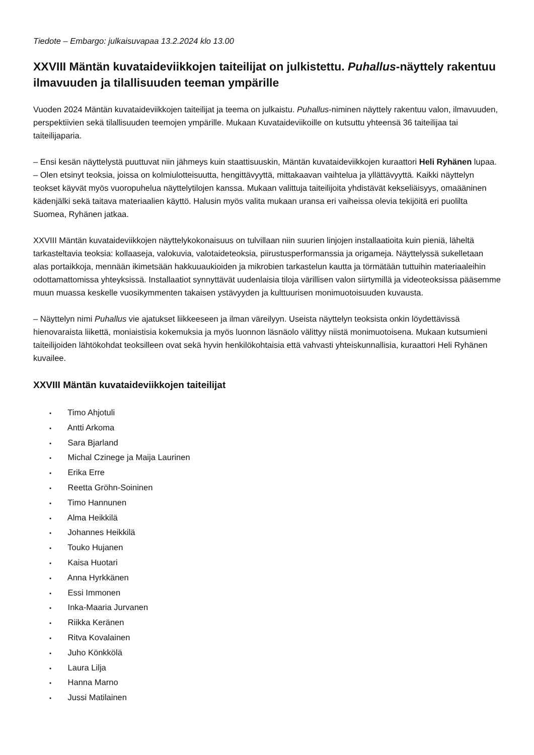Tiedote – Embargo: julkaisuvapaa 13.2.2024 klo 13.00
XXVIII Mäntän kuvataideviikkojen taiteilijat on julkistettu. Puhallus-näyttely rakentuu ilmavuuden ja tilallisuuden teeman ympärille
Vuoden 2024 Mäntän kuvataideviikkojen taiteilijat ja teema on julkaistu. Puhallus-niminen näyttely rakentuu valon, ilmavuuden, perspektiivien sekä tilallisuuden teemojen ympärille. Mukaan Kuvataideviikoille on kutsuttu yhteensä 36 taiteilijaa tai taiteilijaparia.
– Ensi kesän näyttelystä puuttuvat niin jähmeys kuin staattisuuskin, Mäntän kuvataideviikkojen kuraattori Heli Ryhänen lupaa. – Olen etsinyt teoksia, joissa on kolmiulotteisuutta, hengittävyyttä, mittakaavan vaihtelua ja yllättävyyttä. Kaikki näyttelyn teokset käyvät myös vuoropuhelua näyttelytilojen kanssa. Mukaan valittuja taiteilijoita yhdistävät kekseliäisyys, omaääninen kädenjälki sekä taitava materiaalien käyttö. Halusin myös valita mukaan uransa eri vaiheissa olevia tekijöitä eri puolilta Suomea, Ryhänen jatkaa.
XXVIII Mäntän kuvataideviikkojen näyttelykokonaisuus on tulvillaan niin suurien linjojen installaatioita kuin pieniä, läheltä tarkasteltavia teoksia: kollaaseja, valokuvia, valotaideteoksia, piirustusperformanssia ja origameja. Näyttelyssä sukelletaan alas portaikkoja, mennään ikimetsään hakkuuaukioiden ja mikrobien tarkastelun kautta ja törmätään tuttuihin materiaaleihin odottamattomissa yhteyksissä. Installaatiot synnyttävät uudenlaisia tiloja värillisen valon siirtymillä ja videoteoksissa pääsemme muun muassa keskelle vuosikymmenten takaisen ystävyyden ja kulttuurisen monimuotoisuuden kuvausta.
– Näyttelyn nimi Puhallus vie ajatukset liikkeeseen ja ilman väreilyyn. Useista näyttelyn teoksista onkin löydettävissä hienovaraista liikettä, moniaistisia kokemuksia ja myös luonnon läsnäolo välittyy niistä monimuotoisena. Mukaan kutsumieni taiteilijoiden lähtökohdat teoksilleen ovat sekä hyvin henkilökohtaisia että vahvasti yhteiskunnallisia, kuraattori Heli Ryhänen kuvailee.
XXVIII Mäntän kuvataideviikkojen taiteilijat
• Timo Ahjotuli
• Antti Arkoma
• Sara Bjarland
• Michal Czinege ja Maija Laurinen
• Erika Erre
• Reetta Gröhn-Soininen
• Timo Hannunen
• Alma Heikkilä
• Johannes Heikkilä
• Touko Hujanen
• Kaisa Huotari
• Anna Hyrkkänen
• Essi Immonen
• Inka-Maaria Jurvanen
• Riikka Keränen
• Ritva Kovalainen
• Juho Könkkölä
• Laura Lilja
• Hanna Marno
• Jussi Matilainen